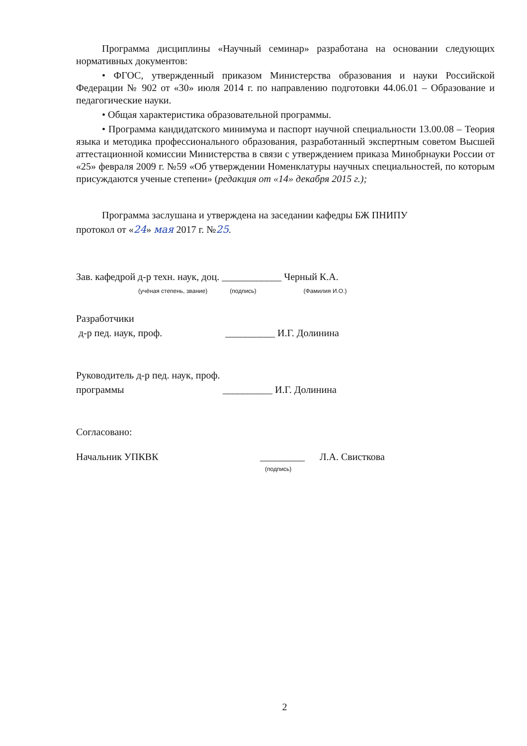Программа дисциплины «Научный семинар» разработана на основании следующих нормативных документов:
• ФГОС, утвержденный приказом Министерства образования и науки Российской Федерации № 902 от «30» июля 2014 г. по направлению подготовки 44.06.01 – Образование и педагогические науки.
• Общая характеристика образовательной программы.
• Программа кандидатского минимума и паспорт научной специальности 13.00.08 – Теория языка и методика профессионального образования, разработанный экспертным советом Высшей аттестационной комиссии Министерства в связи с утверждением приказа Минобрнауки России от «25» февраля 2009 г. №59 «Об утверждении Номенклатуры научных специальностей, по которым присуждаются ученые степени» (редакция от «14» декабря 2015 г.);
Программа заслушана и утверждена на заседании кафедры БЖ ПНИПУ
протокол от «24» мая 2017 г. №25.
Зав. кафедрой д-р техн. наук, доц. ____________ Черный К.А.
(учёная степень, звание) (подпись) (Фамилия И.О.)
Разработчики
д-р пед. наук, проф. __________ И.Г. Долинина
Руководитель д-р пед. наук, проф.
программы __________ И.Г. Долинина
Согласовано:
Начальник УПКВК _________ Л.А. Свисткова
(подпись)
2